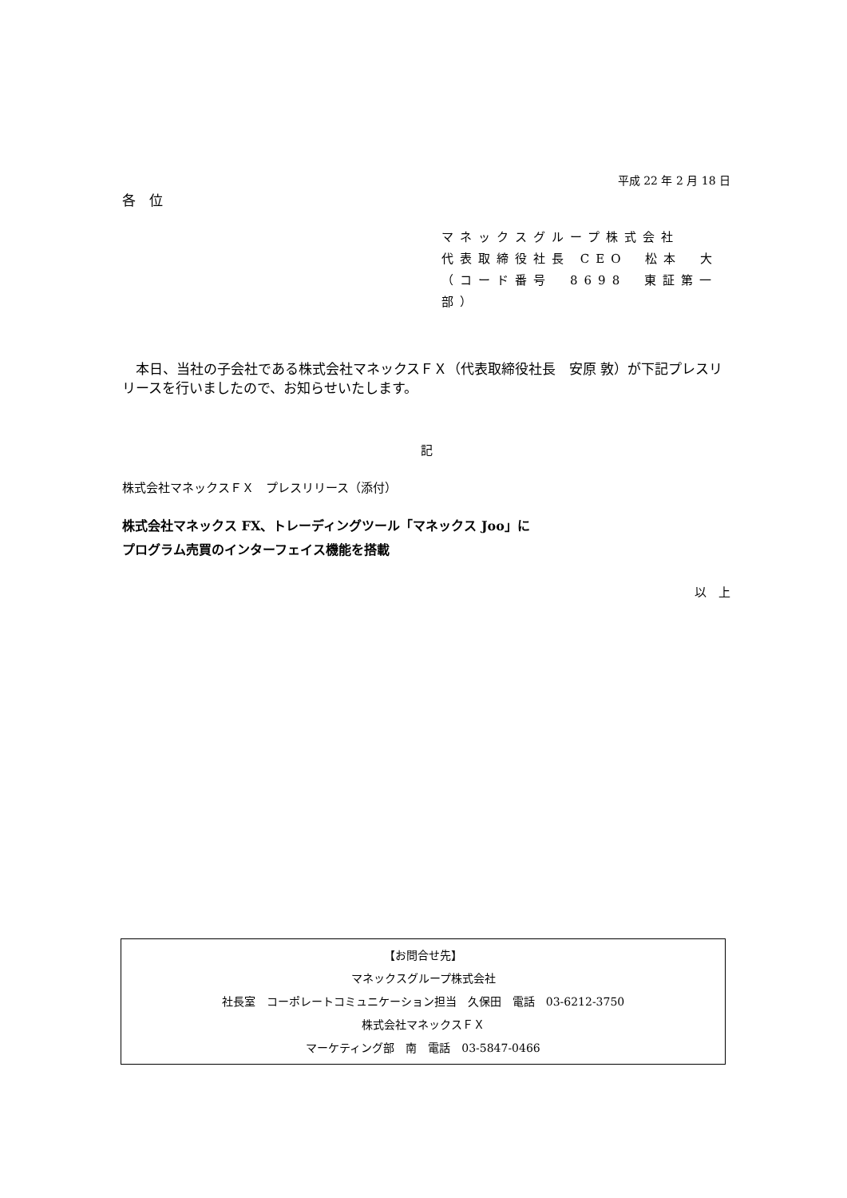平成 22 年 2 月 18 日
各　位
マネックスグループ株式会社
代表取締役社長 CEO　松本　大
（コード番号　8698　東証第一部）
　本日、当社の子会社である株式会社マネックスＦＸ（代表取締役社長　安原 敦）が下記プレスリリースを行いましたので、お知らせいたします。
記
株式会社マネックスＦＸ　プレスリリース（添付）
株式会社マネックス FX、トレーディングツール「マネックス Joo」に
プログラム売買のインターフェイス機能を搭載
以　上
【お問合せ先】
マネックスグループ株式会社
社長室　コーポレートコミュニケーション担当　久保田　電話　03-6212-3750
株式会社マネックスＦＸ
マーケティング部　南　電話　03-5847-0466